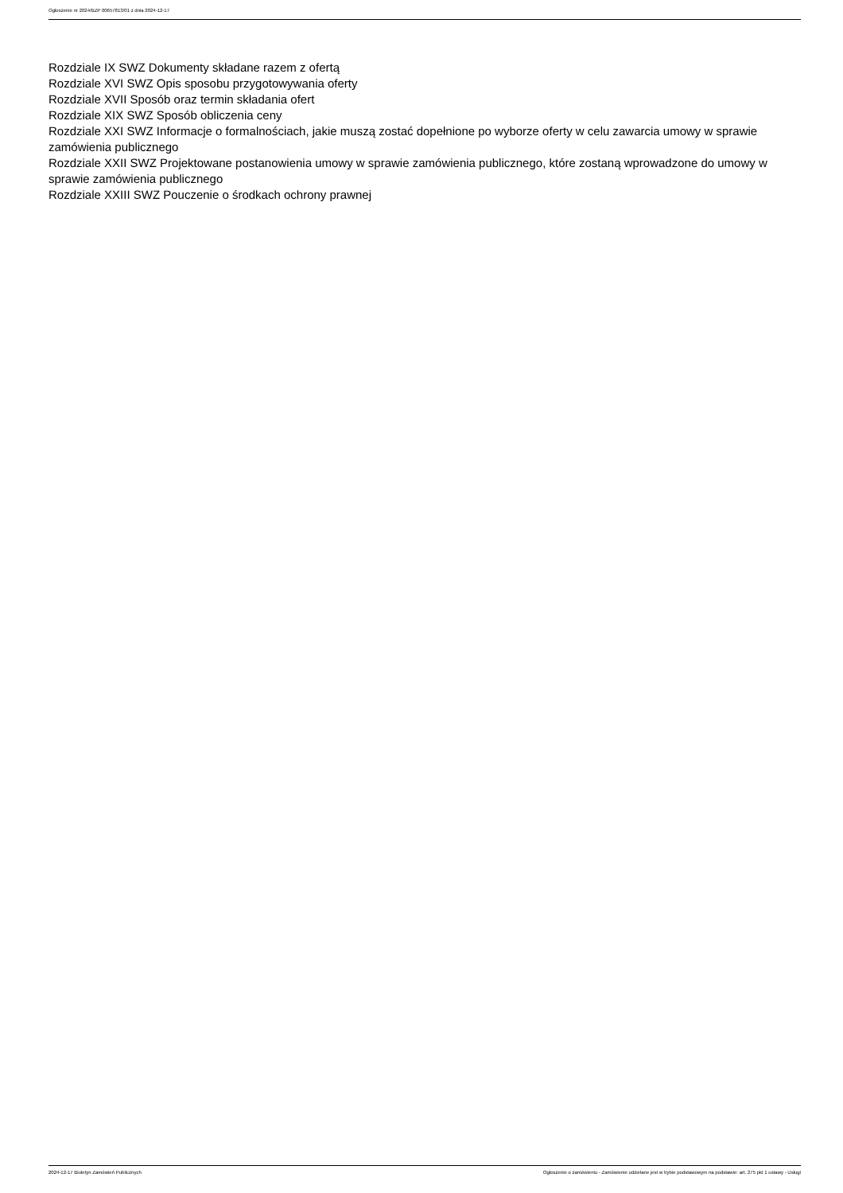Ogłoszenie nr 2024/BZP 00657813/01 z dnia 2024-12-17
Rozdziale IX SWZ Dokumenty składane razem z ofertą
Rozdziale XVI SWZ Opis sposobu przygotowywania oferty
Rozdziale XVII Sposób oraz termin składania ofert
Rozdziale XIX SWZ Sposób obliczenia ceny
Rozdziale XXI SWZ Informacje o formalnościach, jakie muszą zostać dopełnione po wyborze oferty w celu zawarcia umowy w sprawie zamówienia publicznego
Rozdziale XXII SWZ Projektowane postanowienia umowy w sprawie zamówienia publicznego, które zostaną wprowadzone do umowy w sprawie zamówienia publicznego
Rozdziale XXIII SWZ Pouczenie o środkach ochrony prawnej
2024-12-17 Biuletyn Zamówień Publicznych Ogłoszenie o zamówieniu - Zamówienie udzielane jest w trybie podstawowym na podstawie: art. 275 pkt 1 ustawy - Usługi